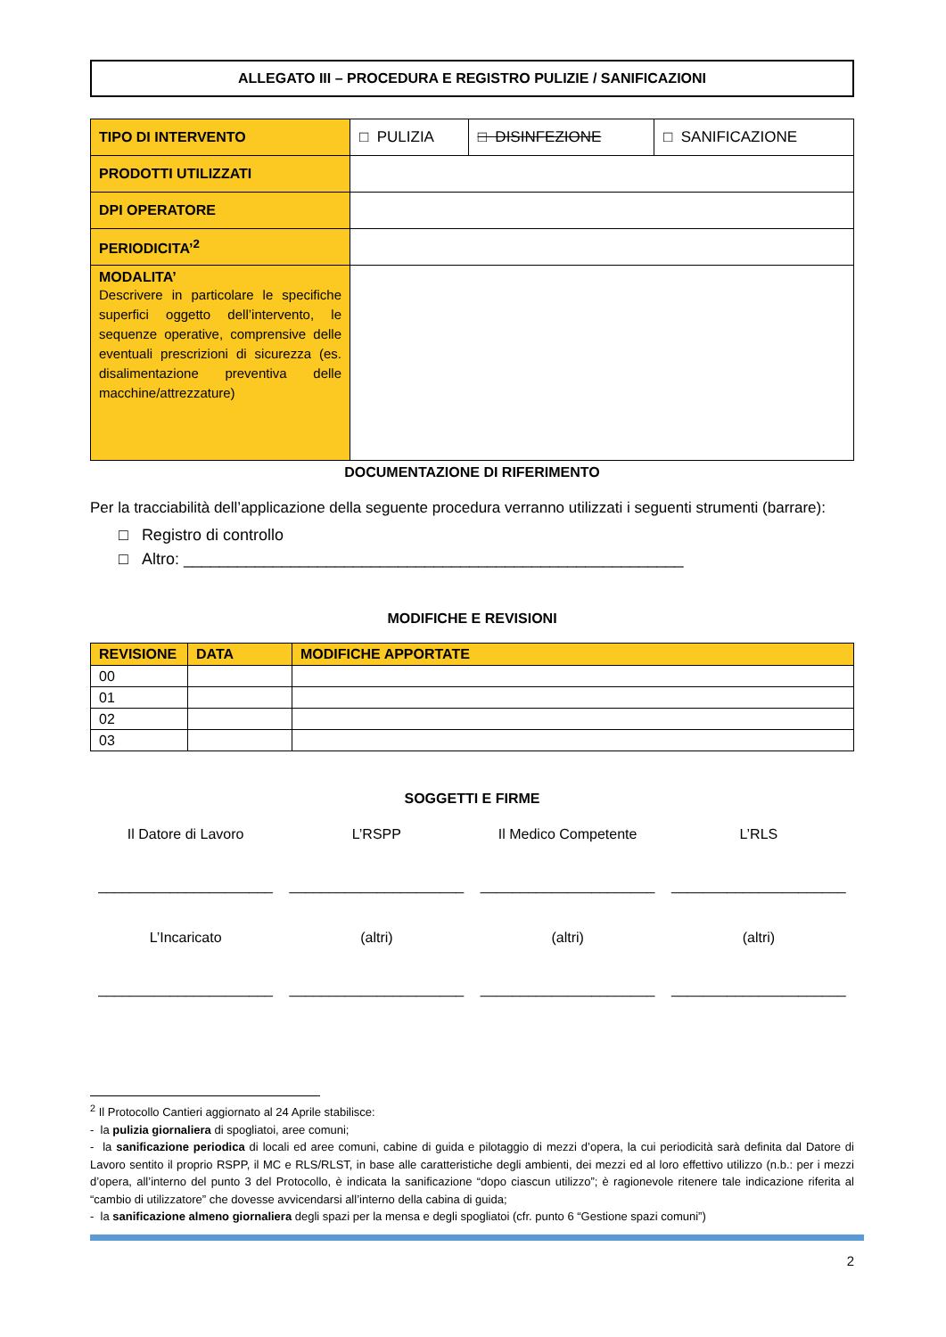ALLEGATO III – PROCEDURA E REGISTRO PULIZIE / SANIFICAZIONI
| TIPO DI INTERVENTO | □ PULIZIA | □ DISINFEZIONE | □ SANIFICAZIONE |
| PRODOTTI UTILIZZATI | | | |
| DPI OPERATORE | | | |
| PERIODICITA’<sup>2</sup> | | | |
| MODALITA’ Descrivere in particolare le specifiche superfici oggetto dell’intervento, le sequenze operative, comprensive delle eventuali prescrizioni di sicurezza (es. disalimentazione preventiva delle macchine/attrezzature) | | | |
DOCUMENTAZIONE DI RIFERIMENTO
Per la tracciabilità dell’applicazione della seguente procedura verranno utilizzati i seguenti strumenti (barrare):
□ Registro di controllo
□ Altro: ________________________________________________________
MODIFICHE E REVISIONI
| REVISIONE | DATA | MODIFICHE APPORTATE |
| --- | --- | --- |
| 00 | | |
| 01 | | |
| 02 | | |
| 03 | | |
SOGGETTI E FIRME
Il Datore di Lavoro
L’RSPP
Il Medico Competente
L’RLS
______________________
______________________
______________________
______________________
L’Incaricato
(altri)
(altri)
(altri)
______________________
______________________
______________________
______________________
<sup>2</sup> Il Protocollo Cantieri aggiornato al 24 Aprile stabilisce:
- la pulizia giornaliera di spogliatoi, aree comuni;
- la sanificazione periodica di locali ed aree comuni, cabine di guida e pilotaggio di mezzi d’opera, la cui periodicità sarà definita dal Datore di Lavoro sentito il proprio RSPP, il MC e RLS/RLST, in base alle caratteristiche degli ambienti, dei mezzi ed al loro effettivo utilizzo (n.b.: per i mezzi d’opera, all’interno del punto 3 del Protocollo, è indicata la sanificazione “dopo ciascun utilizzo”; è ragionevole ritenere tale indicazione riferita al “cambio di utilizzatore” che dovesse avvicendarsi all’interno della cabina di guida;
- la sanificazione almeno giornaliera degli spazi per la mensa e degli spogliatoi (cfr. punto 6 “Gestione spazi comuni”)
2